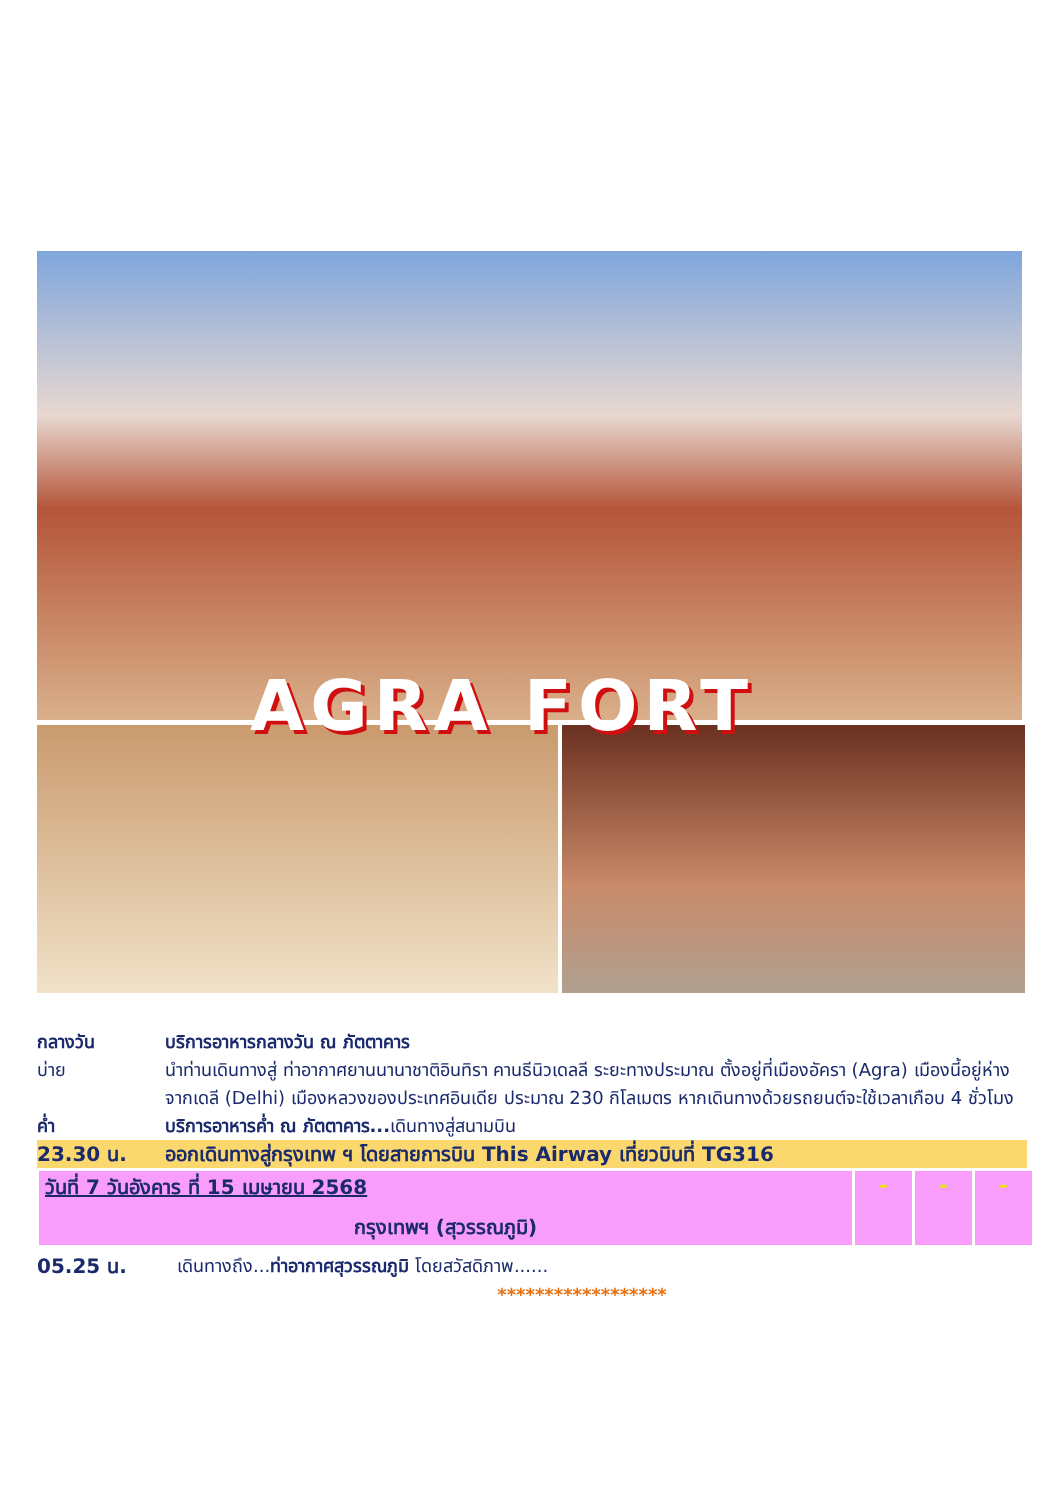AGRA FORT
กลางวัน บริการอาหารกลางวัน ณ ภัตตาคาร
บ่าย นำท่านเดินทางสู่ ท่าอากาศยานนานาชาติอินทิรา คานธีนิวเดลลี ระยะทางประมาณ ตั้งอยู่ที่เมืองอัครา (Agra) เมืองนี้อยู่ห่างจากเดลี (Delhi) เมืองหลวงของประเทศอินเดีย ประมาณ 230 กิโลเมตร หากเดินทางด้วยรถยนต์จะใช้เวลาเกือบ 4 ชั่วโมง
ค่ำ บริการอาหารค่ำ ณ ภัตตาคาร... เดินทางสู่สนามบิน
23.30 น. ออกเดินทางสู่กรุงเทพ ฯ โดยสายการบิน This Airway เที่ยวบินที่ TG316
| วันที่ 7 วันอังคาร ที่ 15 เมษายน 2568 กรุงเทพฯ (สุวรรณภูมิ) | - | - | - |
05.25 น. เดินทางถึง...ท่าอากาศสุวรรณภูมิ โดยสวัสดิภาพ......
******************